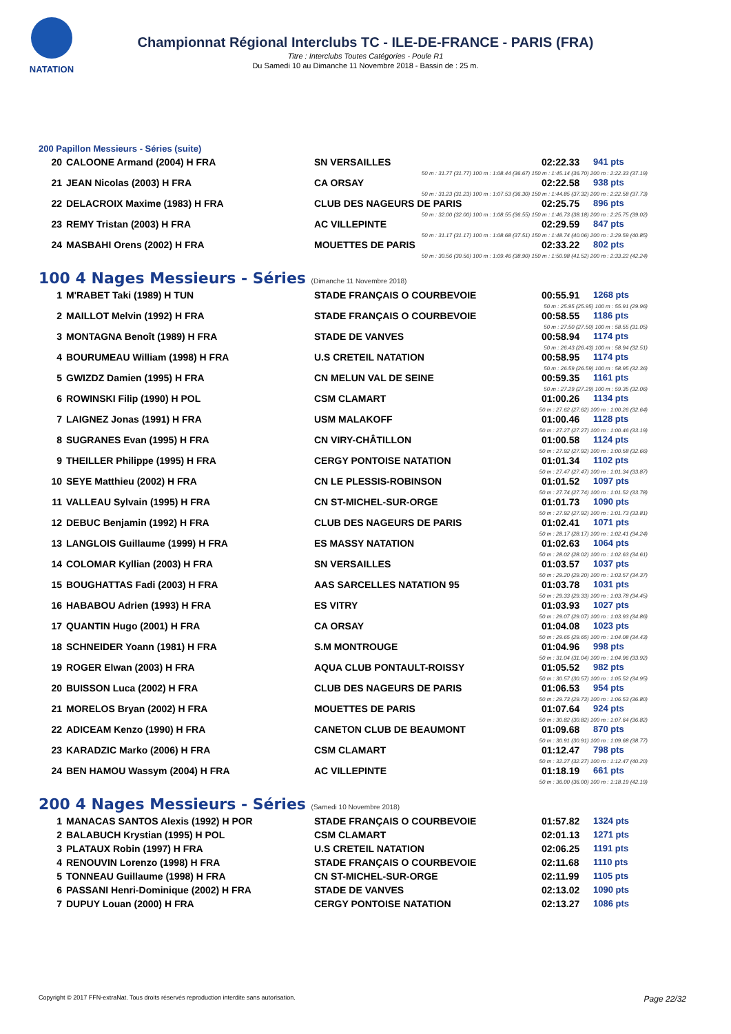NATATION
Championnat Régional Interclubs TC - ILE-DE-FRANCE - PARIS (FRA)
Titre : Interclubs Toutes Catégories - Poule R1
Du Samedi 10 au Dimanche 11 Novembre 2018 - Bassin de : 25 m.
200 Papillon Messieurs - Séries (suite)
| 20 | CALOONE Armand (2004) H FRA | SN VERSAILLES | 02:22.33 | 941 pts |
| 50 m : 31.77 (31.77) 100 m : 1:08.44 (36.67) 150 m : 1:45.14 (36.70) 200 m : 2:22.33 (37.19) | | | | |
| 21 | JEAN Nicolas (2003) H FRA | CA ORSAY | 02:22.58 | 938 pts |
| 50 m : 31.23 (31.23) 100 m : 1:07.53 (36.30) 150 m : 1:44.85 (37.32) 200 m : 2:22.58 (37.73) | | | | |
| 22 | DELACROIX Maxime (1983) H FRA | CLUB DES NAGEURS DE PARIS | 02:25.75 | 896 pts |
| 50 m : 32.00 (32.00) 100 m : 1:08.55 (36.55) 150 m : 1:46.73 (38.18) 200 m : 2:25.75 (39.02) | | | | |
| 23 | REMY Tristan (2003) H FRA | AC VILLEPINTE | 02:29.59 | 847 pts |
| 50 m : 31.17 (31.17) 100 m : 1:08.68 (37.51) 150 m : 1:48.74 (40.06) 200 m : 2:29.59 (40.85) | | | | |
| 24 | MASBAHI Orens (2002) H FRA | MOUETTES DE PARIS | 02:33.22 | 802 pts |
| 50 m : 30.56 (30.56) 100 m : 1:09.46 (38.90) 150 m : 1:50.98 (41.52) 200 m : 2:33.22 (42.24) | | | | |
100 4 Nages Messieurs - Séries (Dimanche 11 Novembre 2018)
| 1 | M'RABET Taki (1989) H TUN | STADE FRANÇAIS O COURBEVOIE | 00:55.91 | 1268 pts |
| 50 m : 25.95 (25.95) 100 m : 55.91 (29.96) | | | | |
| 2 | MAILLOT Melvin (1992) H FRA | STADE FRANÇAIS O COURBEVOIE | 00:58.55 | 1186 pts |
| 50 m : 27.50 (27.50) 100 m : 58.55 (31.05) | | | | |
| 3 | MONTAGNA Benoît (1989) H FRA | STADE DE VANVES | 00:58.94 | 1174 pts |
| 50 m : 26.43 (26.43) 100 m : 58.94 (32.51) | | | | |
| 4 | BOURUMEAU William (1998) H FRA | U.S CRETEIL NATATION | 00:58.95 | 1174 pts |
| 50 m : 26.59 (26.59) 100 m : 58.95 (32.36) | | | | |
| 5 | GWIZDZ Damien (1995) H FRA | CN MELUN VAL DE SEINE | 00:59.35 | 1161 pts |
| 50 m : 27.29 (27.29) 100 m : 59.35 (32.06) | | | | |
| 6 | ROWINSKI Filip (1990) H POL | CSM CLAMART | 01:00.26 | 1134 pts |
| 50 m : 27.62 (27.62) 100 m : 1:00.26 (32.64) | | | | |
| 7 | LAIGNEZ Jonas (1991) H FRA | USM MALAKOFF | 01:00.46 | 1128 pts |
| 50 m : 27.27 (27.27) 100 m : 1:00.46 (33.19) | | | | |
| 8 | SUGRANES Evan (1995) H FRA | CN VIRY-CHÂTILLON | 01:00.58 | 1124 pts |
| 50 m : 27.92 (27.92) 100 m : 1:00.58 (32.66) | | | | |
| 9 | THEILLER Philippe (1995) H FRA | CERGY PONTOISE NATATION | 01:01.34 | 1102 pts |
| 50 m : 27.47 (27.47) 100 m : 1:01.34 (33.87) | | | | |
| 10 | SEYE Matthieu (2002) H FRA | CN LE PLESSIS-ROBINSON | 01:01.52 | 1097 pts |
| 50 m : 27.74 (27.74) 100 m : 1:01.52 (33.78) | | | | |
| 11 | VALLEAU Sylvain (1995) H FRA | CN ST-MICHEL-SUR-ORGE | 01:01.73 | 1090 pts |
| 50 m : 27.92 (27.92) 100 m : 1:01.73 (33.81) | | | | |
| 12 | DEBUC Benjamin (1992) H FRA | CLUB DES NAGEURS DE PARIS | 01:02.41 | 1071 pts |
| 50 m : 28.17 (28.17) 100 m : 1:02.41 (34.24) | | | | |
| 13 | LANGLOIS Guillaume (1999) H FRA | ES MASSY NATATION | 01:02.63 | 1064 pts |
| 50 m : 28.02 (28.02) 100 m : 1:02.63 (34.61) | | | | |
| 14 | COLOMAR Kyllian (2003) H FRA | SN VERSAILLES | 01:03.57 | 1037 pts |
| 50 m : 29.20 (29.20) 100 m : 1:03.57 (34.37) | | | | |
| 15 | BOUGHATTAS Fadi (2003) H FRA | AAS SARCELLES NATATION 95 | 01:03.78 | 1031 pts |
| 50 m : 29.33 (29.33) 100 m : 1:03.78 (34.45) | | | | |
| 16 | HABABOU Adrien (1993) H FRA | ES VITRY | 01:03.93 | 1027 pts |
| 50 m : 29.07 (29.07) 100 m : 1:03.93 (34.86) | | | | |
| 17 | QUANTIN Hugo (2001) H FRA | CA ORSAY | 01:04.08 | 1023 pts |
| 50 m : 29.65 (29.65) 100 m : 1:04.08 (34.43) | | | | |
| 18 | SCHNEIDER Yoann (1981) H FRA | S.M MONTROUGE | 01:04.96 | 998 pts |
| 50 m : 31.04 (31.04) 100 m : 1:04.96 (33.92) | | | | |
| 19 | ROGER Elwan (2003) H FRA | AQUA CLUB PONTAULT-ROISSY | 01:05.52 | 982 pts |
| 50 m : 30.57 (30.57) 100 m : 1:05.52 (34.95) | | | | |
| 20 | BUISSON Luca (2002) H FRA | CLUB DES NAGEURS DE PARIS | 01:06.53 | 954 pts |
| 50 m : 29.73 (29.73) 100 m : 1:06.53 (36.80) | | | | |
| 21 | MORELOS Bryan (2002) H FRA | MOUETTES DE PARIS | 01:07.64 | 924 pts |
| 50 m : 30.82 (30.82) 100 m : 1:07.64 (36.82) | | | | |
| 22 | ADICEAM Kenzo (1990) H FRA | CANETON CLUB DE BEAUMONT | 01:09.68 | 870 pts |
| 50 m : 30.91 (30.91) 100 m : 1:09.68 (38.77) | | | | |
| 23 | KARADZIC Marko (2006) H FRA | CSM CLAMART | 01:12.47 | 798 pts |
| 50 m : 32.27 (32.27) 100 m : 1:12.47 (40.20) | | | | |
| 24 | BEN HAMOU Wassym (2004) H FRA | AC VILLEPINTE | 01:18.19 | 661 pts |
| 50 m : 36.00 (36.00) 100 m : 1:18.19 (42.19) | | | | |
200 4 Nages Messieurs - Séries (Samedi 10 Novembre 2018)
| 1 | MANACAS SANTOS Alexis (1992) H POR | STADE FRANÇAIS O COURBEVOIE | 01:57.82 | 1324 pts |
| 2 | BALABUCH Krystian (1995) H POL | CSM CLAMART | 02:01.13 | 1271 pts |
| 3 | PLATAUX Robin (1997) H FRA | U.S CRETEIL NATATION | 02:06.25 | 1191 pts |
| 4 | RENOUVIN Lorenzo (1998) H FRA | STADE FRANÇAIS O COURBEVOIE | 02:11.68 | 1110 pts |
| 5 | TONNEAU Guillaume (1998) H FRA | CN ST-MICHEL-SUR-ORGE | 02:11.99 | 1105 pts |
| 6 | PASSANI Henri-Dominique (2002) H FRA | STADE DE VANVES | 02:13.02 | 1090 pts |
| 7 | DUPUY Louan (2000) H FRA | CERGY PONTOISE NATATION | 02:13.27 | 1086 pts |
Copyright © 2017 FFN-extraNat. Tous droits réservés reproduction interdite sans autorisation. Page 22/32